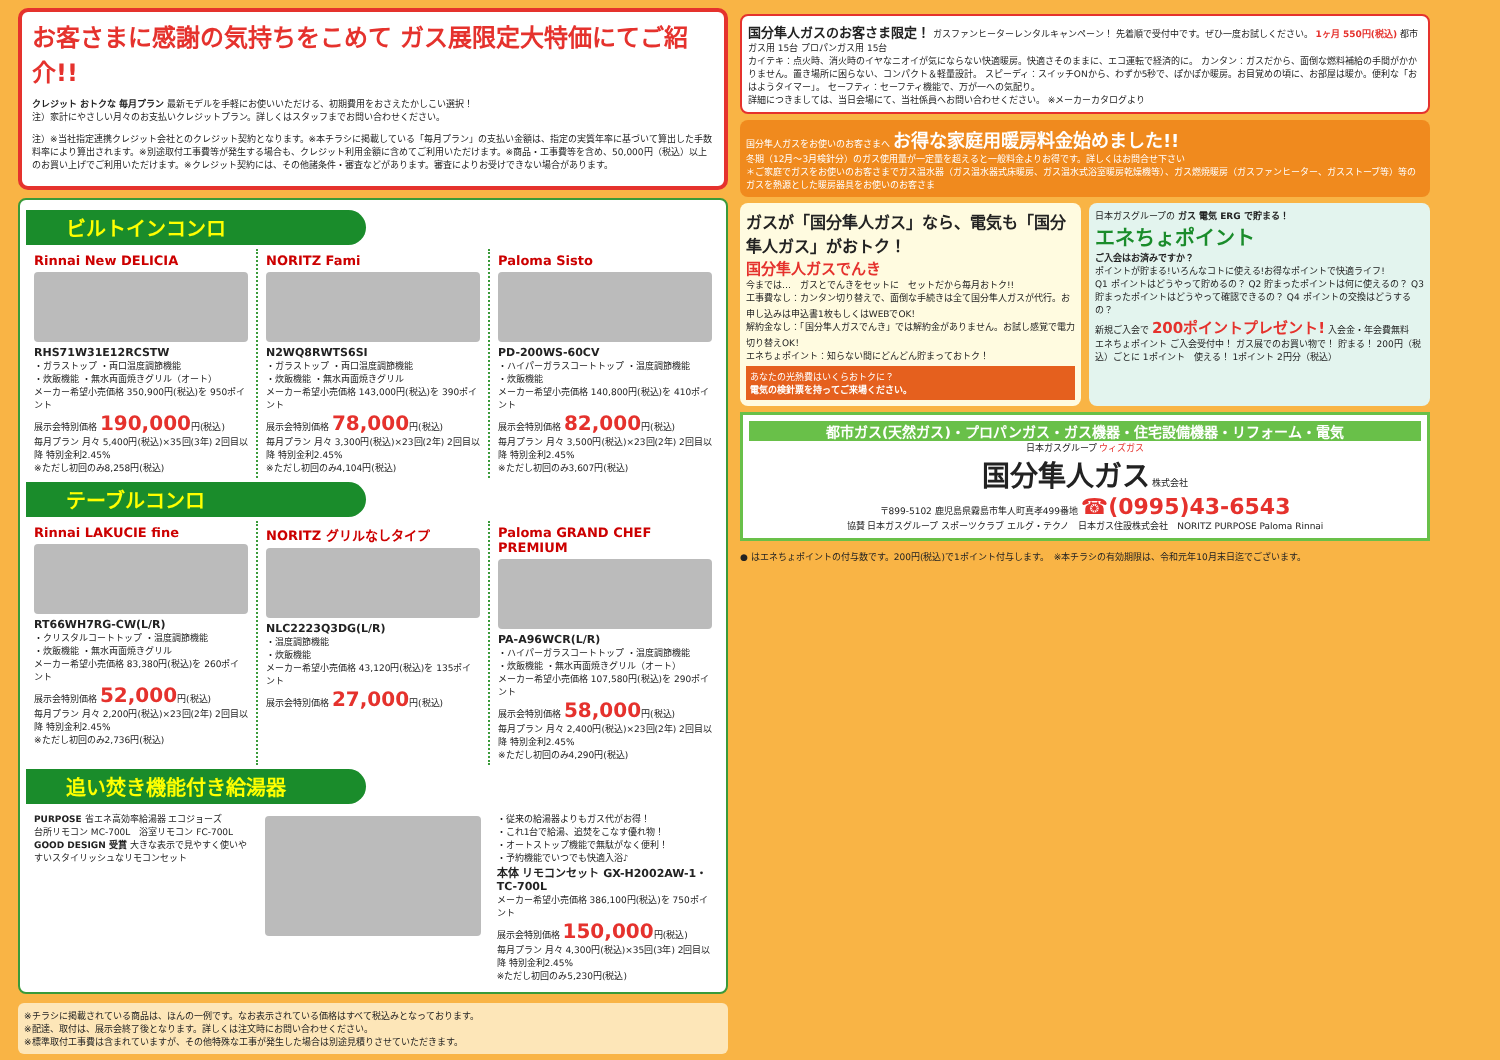お客さまに感謝の気持ちをこめて ガス展限定大特価にてご紹介!!
クレジット おトクな 毎月プラン 最新モデルを手軽にお使いいただける、初期費用をおさえたかしこい選択！
注）家計にやさしい月々のお支払いクレジットプラン。詳しくはスタッフまでお問い合わせください。
注）※当社指定連携クレジット会社とのクレジット契約となります。※本チラシに掲載している「毎月プラン」の支払い金額は、指定の実質年率に基づいて算出した手数料率により算出されます。※別途取付工事費等が発生する場合も、クレジット利用金額に含めてご利用いただけます。※商品・工事費等を含め、50,000円（税込）以上のお買い上げでご利用いただけます。※クレジット契約には、その他諸条件・審査などがあります。審査によりお受けできない場合があります。
ビルトインコンロ
Rinnai New DELICIA
RHS71W31E12RCSTW
・ガラストップ ・両口温度調節機能
・炊飯機能 ・無水両面焼きグリル（オート）
メーカー希望小売価格 350,900円(税込)を 950ポイント
展示会特別価格 190,000円(税込)
毎月プラン 月々 5,400円(税込)×35回(3年) 2回目以降 特別金利2.45%
※ただし初回のみ8,258円(税込)
NORITZ Fami
N2WQ8RWTS6SI
・ガラストップ ・両口温度調節機能
・炊飯機能 ・無水両面焼きグリル
メーカー希望小売価格 143,000円(税込)を 390ポイント
展示会特別価格 78,000円(税込)
毎月プラン 月々 3,300円(税込)×23回(2年) 2回目以降 特別金利2.45%
※ただし初回のみ4,104円(税込)
Paloma Sisto
PD-200WS-60CV
・ハイパーガラスコートトップ ・温度調節機能
・炊飯機能
メーカー希望小売価格 140,800円(税込)を 410ポイント
展示会特別価格 82,000円(税込)
毎月プラン 月々 3,500円(税込)×23回(2年) 2回目以降 特別金利2.45%
※ただし初回のみ3,607円(税込)
テーブルコンロ
Rinnai LAKUCIE fine
RT66WH7RG-CW(L/R)
・クリスタルコートトップ ・温度調節機能
・炊飯機能 ・無水両面焼きグリル
メーカー希望小売価格 83,380円(税込)を 260ポイント
展示会特別価格 52,000円(税込)
毎月プラン 月々 2,200円(税込)×23回(2年) 2回目以降 特別金利2.45%
※ただし初回のみ2,736円(税込)
NORITZ グリルなしタイプ
NLC2223Q3DG(L/R)
・温度調節機能
・炊飯機能
メーカー希望小売価格 43,120円(税込)を 135ポイント
展示会特別価格 27,000円(税込)
Paloma GRAND CHEF PREMIUM
PA-A96WCR(L/R)
・ハイパーガラスコートトップ ・温度調節機能
・炊飯機能 ・無水両面焼きグリル（オート）
メーカー希望小売価格 107,580円(税込)を 290ポイント
展示会特別価格 58,000円(税込)
毎月プラン 月々 2,400円(税込)×23回(2年) 2回目以降 特別金利2.45%
※ただし初回のみ4,290円(税込)
追い焚き機能付き給湯器
PURPOSE 省エネ高効率給湯器 エコジョーズ
台所リモコン MC-700L　浴室リモコン FC-700L
GOOD DESIGN 受賞 大きな表示で見やすく使いやすいスタイリッシュなリモコンセット
・従来の給湯器よりもガス代がお得！
・これ1台で給湯、追焚をこなす優れ物！
・オートストップ機能で無駄がなく便利！
・予約機能でいつでも快適入浴♪
本体 リモコンセット GX-H2002AW-1・TC-700L
メーカー希望小売価格 386,100円(税込)を 750ポイント
展示会特別価格 150,000円(税込)
毎月プラン 月々 4,300円(税込)×35回(3年) 2回目以降 特別金利2.45%
※ただし初回のみ5,230円(税込)
※チラシに掲載されている商品は、ほんの一例です。なお表示されている価格はすべて税込みとなっております。
※配達、取付は、展示会終了後となります。詳しくは注文時にお問い合わせください。
※標準取付工事費は含まれていますが、その他特殊な工事が発生した場合は別途見積りさせていただきます。
国分隼人ガスのお客さま限定！ ガスファンヒーターレンタルキャンペーン！ 先着順で受付中です。ぜひ一度お試しください。 1ヶ月 550円(税込) 都市ガス用 15台 プロパンガス用 15台
カイテキ：点火時、消火時のイヤなニオイが気にならない快適暖房。快適さそのままに、エコ運転で経済的に。 カンタン：ガスだから、面倒な燃料補給の手間がかかりません。置き場所に困らない、コンパクト＆軽量設計。 スピーディ：スイッチONから、わずか5秒で、ぽかぽか暖房。お目覚めの頃に、お部屋は暖か。便利な「おはようタイマー」。 セーフティ：セーフティ機能で、万が一への気配り。
詳細につきましては、当日会場にて、当社係員へお問い合わせください。 ※メーカーカタログより
国分隼人ガスをお使いのお客さまへ お得な家庭用暖房料金始めました!!
冬期（12月～3月検針分）のガス使用量が一定量を超えると一般料金よりお得です。詳しくはお問合せ下さい
＊ご家庭でガスをお使いのお客さまでガス温水器（ガス温水器式床暖房、ガス温水式浴室暖房乾燥機等）、ガス燃焼暖房（ガスファンヒーター、ガスストーブ等）等のガスを熱源とした暖房器具をお使いのお客さま
ガスが「国分隼人ガス」なら、電気も「国分隼人ガス」がおトク！
国分隼人ガスでんき
今までは…　ガスとでんきをセットに　セットだから毎月おトク!!
工事費なし：カンタン切り替えで、面倒な手続きは全て国分隼人ガスが代行。お申し込みは申込書1枚もしくはWEBでOK！
解約金なし：「国分隼人ガスでんき」では解約金がありません。お試し感覚で電力切り替えOK！
エネちょポイント：知らない間にどんどん貯まっておトク！
あなたの光熱費はいくらおトクに？
電気の検針票を持ってご来場ください。
日本ガスグループの ガス 電気 ERG で貯まる！
エネちょポイント
ご入会はお済みですか？
ポイントが貯まる!いろんなコトに使える!お得なポイントで快適ライフ!
Q1 ポイントはどうやって貯めるの？ Q2 貯まったポイントは何に使えるの？ Q3 貯まったポイントはどうやって確認できるの？ Q4 ポイントの交換はどうするの？
新規ご入会で 200ポイントプレゼント! 入会金・年会費無料
エネちょポイント ご入会受付中！ ガス展でのお買い物で！ 貯まる！ 200円（税込）ごとに 1ポイント　使える！ 1ポイント 2円分（税込）
都市ガス(天然ガス)・プロパンガス・ガス機器・住宅設備機器・リフォーム・電気
日本ガスグループ ウィズガス
国分隼人ガス 株式会社
〒899-5102 鹿児島県霧島市隼人町真孝499番地 ☎(0995)43-6543
協賛 日本ガスグループ スポーツクラブ エルグ・テクノ　日本ガス住設株式会社　NORITZ PURPOSE Paloma Rinnai
● はエネちょポイントの付与数です。200円(税込)で1ポイント付与します。　※本チラシの有効期限は、令和元年10月末日迄でございます。